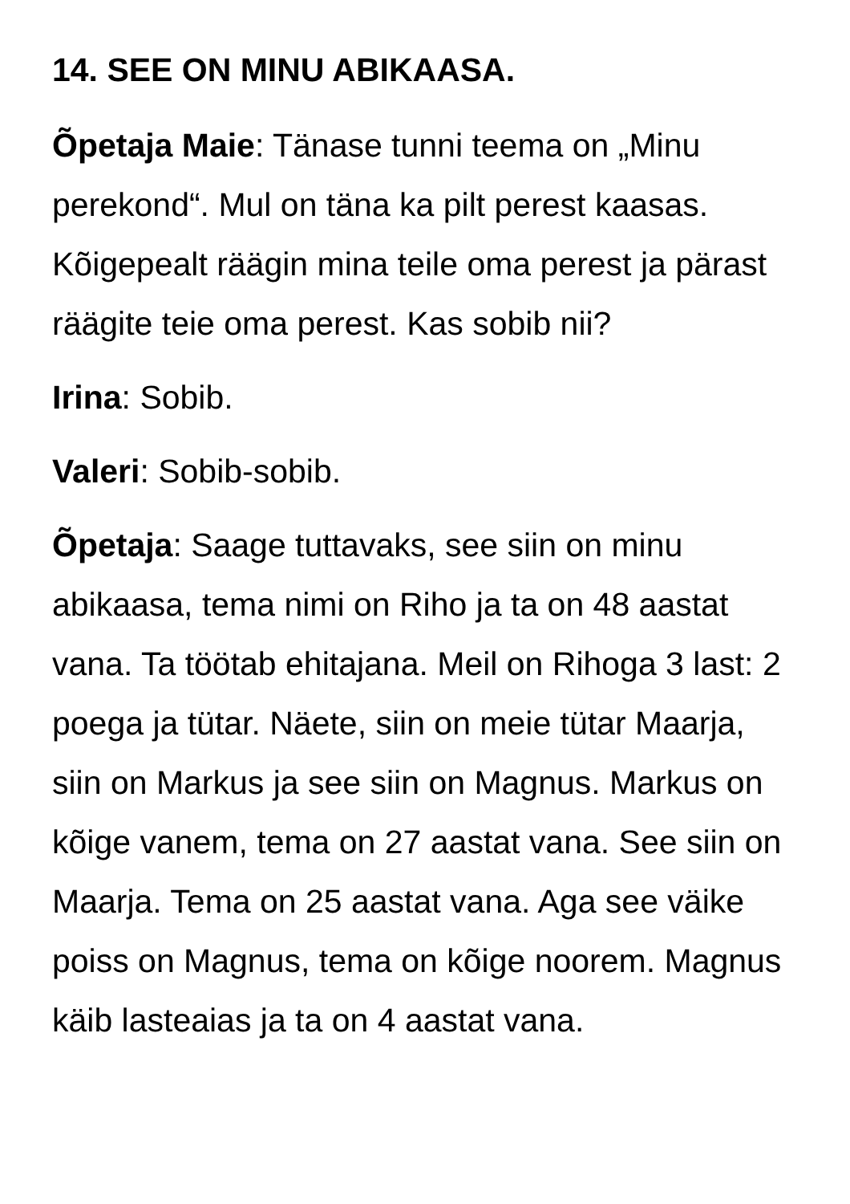14. SEE ON MINU ABIKAASA.
Õpetaja Maie: Tänase tunni teema on „Minu perekond“. Mul on täna ka pilt perest kaasas. Kõigepealt räägin mina teile oma perest ja pärast räägite teie oma perest. Kas sobib nii?
Irina: Sobib.
Valeri: Sobib-sobib.
Õpetaja: Saage tuttavaks, see siin on minu abikaasa, tema nimi on Riho ja ta on 48 aastat vana. Ta töötab ehitajana. Meil on Rihoga 3 last: 2 poega ja tütar. Näete, siin on meie tütar Maarja, siin on Markus ja see siin on Magnus. Markus on kõige vanem, tema on 27 aastat vana. See siin on Maarja. Tema on 25 aastat vana. Aga see väike poiss on Magnus, tema on kõige noorem. Magnus käib lasteaias ja ta on 4 aastat vana.